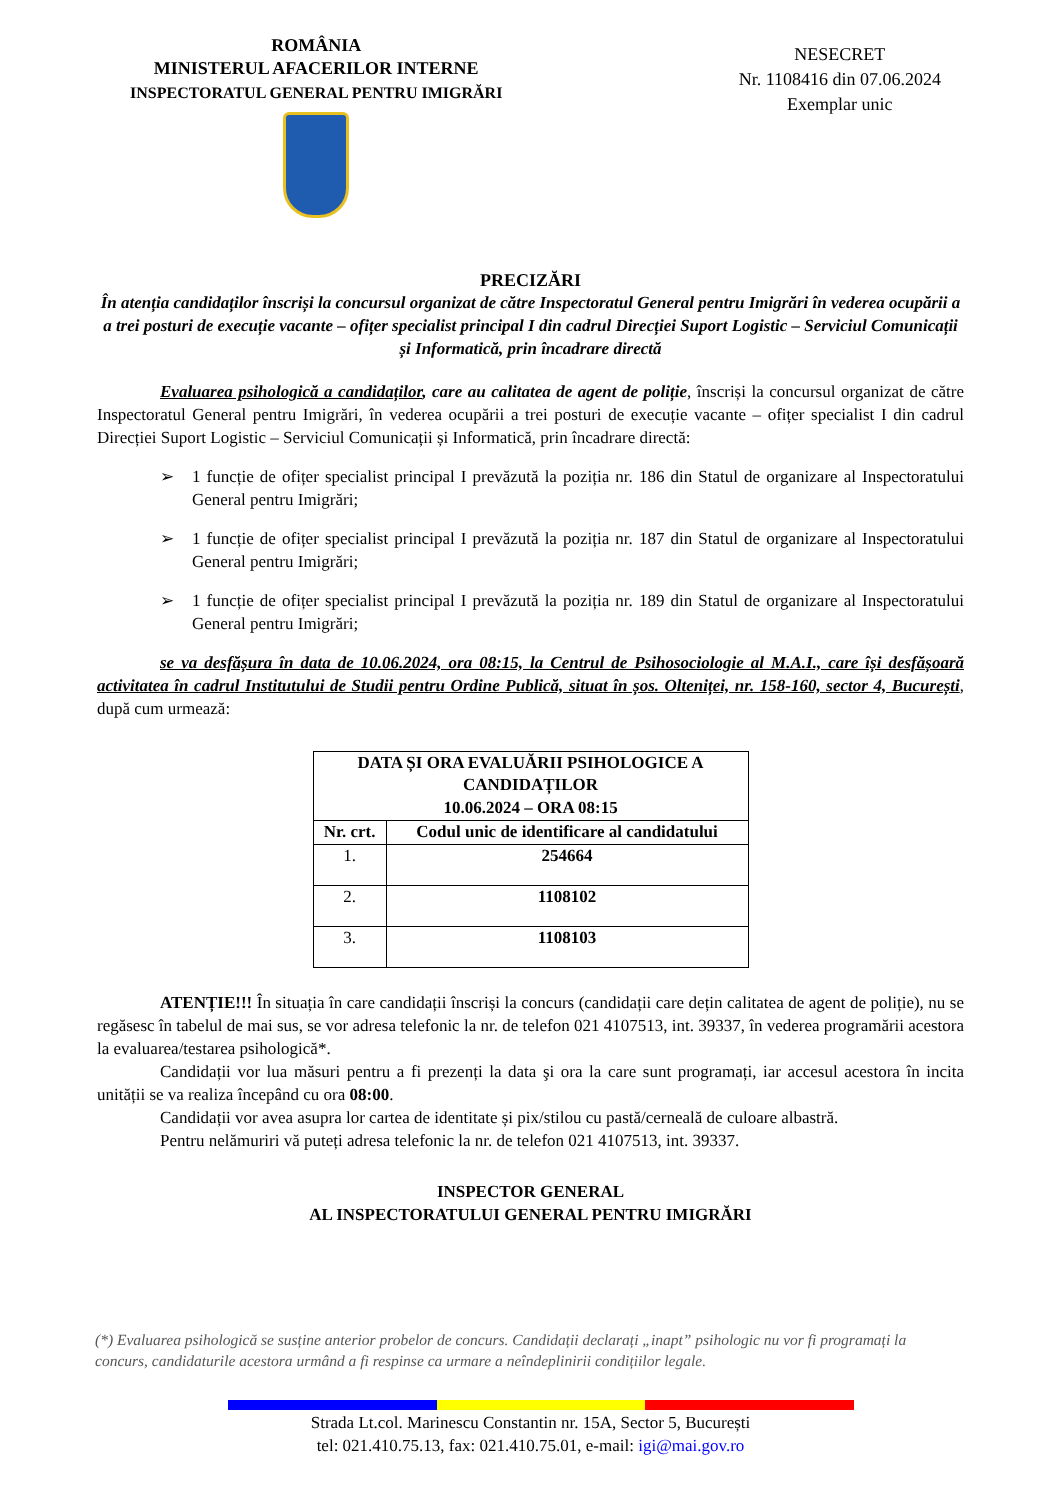ROMÂNIA
MINISTERUL AFACERILOR INTERNE
INSPECTORATUL GENERAL PENTRU IMIGRĂRI
NESECRET
Nr. 1108416 din 07.06.2024
Exemplar unic
PRECIZĂRI
În atenția candidaților înscriși la concursul organizat de către Inspectoratul General pentru Imigrări în vederea ocupării a a trei posturi de execuție vacante – ofițer specialist principal I din cadrul Direcției Suport Logistic – Serviciul Comunicații și Informatică, prin încadrare directă
Evaluarea psihologică a candidaților, care au calitatea de agent de poliție, înscriși la concursul organizat de către Inspectoratul General pentru Imigrări, în vederea ocupării a trei posturi de execuție vacante – ofițer specialist I din cadrul Direcției Suport Logistic – Serviciul Comunicații și Informatică, prin încadrare directă:
➢ 1 funcție de ofițer specialist principal I prevăzută la poziția nr. 186 din Statul de organizare al Inspectoratului General pentru Imigrări;
➢ 1 funcție de ofițer specialist principal I prevăzută la poziția nr. 187 din Statul de organizare al Inspectoratului General pentru Imigrări;
➢ 1 funcție de ofițer specialist principal I prevăzută la poziția nr. 189 din Statul de organizare al Inspectoratului General pentru Imigrări;
se va desfășura în data de 10.06.2024, ora 08:15, la Centrul de Psihosociologie al M.A.I., care își desfășoară activitatea în cadrul Institutului de Studii pentru Ordine Publică, situat în șos. Olteniței, nr. 158-160, sector 4, București, după cum urmează:
| DATA ȘI ORA EVALUĂRII PSIHOLOGICE A CANDIDAȚILOR 10.06.2024 – ORA 08:15 | |
| --- | --- |
| Nr. crt. | Codul unic de identificare al candidatului |
| 1. | 254664 |
| 2. | 1108102 |
| 3. | 1108103 |
ATENȚIE!!! În situația în care candidații înscriși la concurs (candidații care dețin calitatea de agent de poliție), nu se regăsesc în tabelul de mai sus, se vor adresa telefonic la nr. de telefon 021 4107513, int. 39337, în vederea programării acestora la evaluarea/testarea psihologică*.
Candidații vor lua măsuri pentru a fi prezenți la data şi ora la care sunt programați, iar accesul acestora în incita unității se va realiza începând cu ora 08:00.
Candidații vor avea asupra lor cartea de identitate și pix/stilou cu pastă/cerneală de culoare albastră.
Pentru nelămuriri vă puteți adresa telefonic la nr. de telefon 021 4107513, int. 39337.
INSPECTOR GENERAL
AL INSPECTORATULUI GENERAL PENTRU IMIGRĂRI
(*) Evaluarea psihologică se susține anterior probelor de concurs. Candidații declarați „inapt” psihologic nu vor fi programați la concurs, candidaturile acestora urmând a fi respinse ca urmare a neîndeplinirii condițiilor legale.
Strada Lt.col. Marinescu Constantin nr. 15A, Sector 5, București
tel: 021.410.75.13, fax: 021.410.75.01, e-mail: igi@mai.gov.ro